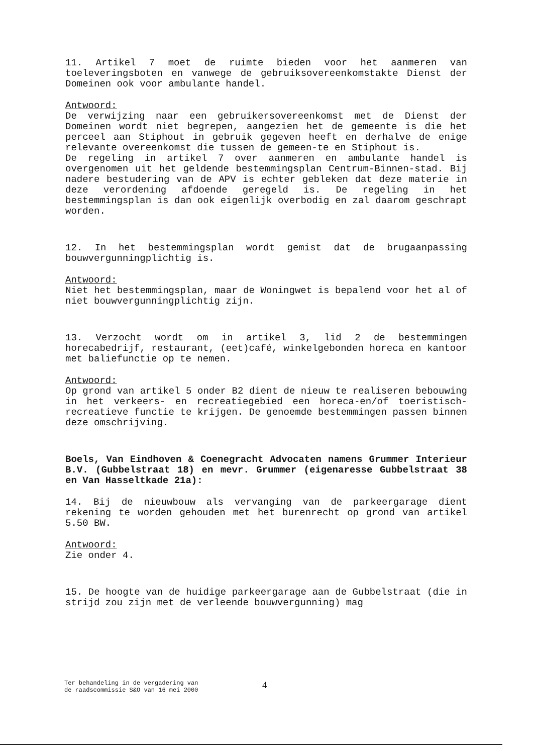11. Artikel 7 moet de ruimte bieden voor het aanmeren van toeleveringsboten en vanwege de gebruiksovereenkomstakte Dienst der Domeinen ook voor ambulante handel.
Antwoord:
De verwijzing naar een gebruikersovereenkomst met de Dienst der Domeinen wordt niet begrepen, aangezien het de gemeente is die het perceel aan Stiphout in gebruik gegeven heeft en derhalve de enige relevante overeenkomst die tussen de gemeen-te en Stiphout is.
De regeling in artikel 7 over aanmeren en ambulante handel is overgenomen uit het geldende bestemmingsplan Centrum-Binnen-stad. Bij nadere bestudering van de APV is echter gebleken dat deze materie in deze verordening afdoende geregeld is. De regeling in het bestemmingsplan is dan ook eigenlijk overbodig en zal daarom geschrapt worden.
12. In het bestemmingsplan wordt gemist dat de brugaanpassing bouwvergunningplichtig is.
Antwoord:
Niet het bestemmingsplan, maar de Woningwet is bepalend voor het al of niet bouwvergunningplichtig zijn.
13. Verzocht wordt om in artikel 3, lid 2 de bestemmingen horecabedrijf, restaurant, (eet)café, winkelgebonden horeca en kantoor met baliefunctie op te nemen.
Antwoord:
Op grond van artikel 5 onder B2 dient de nieuw te realiseren bebouwing in het verkeers- en recreatiegebied een horeca-en/of toeristisch-recreatieve functie te krijgen. De genoemde bestemmingen passen binnen deze omschrijving.
Boels, Van Eindhoven & Coenegracht Advocaten namens Grummer Interieur B.V. (Gubbelstraat 18) en mevr. Grummer (eigenaresse Gubbelstraat 38 en Van Hasseltkade 21a):
14. Bij de nieuwbouw als vervanging van de parkeergarage dient rekening te worden gehouden met het burenrecht op grond van artikel 5.50 BW.
Antwoord:
Zie onder 4.
15. De hoogte van de huidige parkeergarage aan de Gubbelstraat (die in strijd zou zijn met de verleende bouwvergunning) mag
Ter behandeling in de vergadering van
de raadscommissie S&O van 16 mei 2000
4